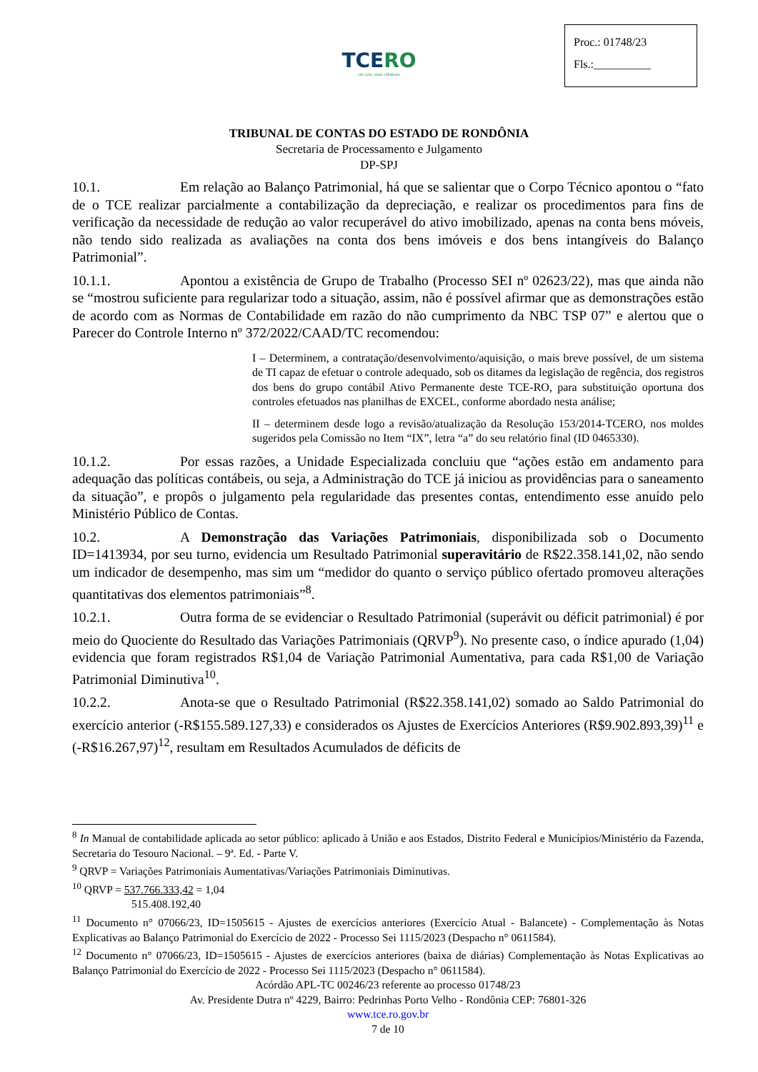Proc.: 01748/23
Fls.:__________
TCERO
em ação, mais cidadania
TRIBUNAL DE CONTAS DO ESTADO DE RONDÔNIA
Secretaria de Processamento e Julgamento
DP-SPJ
10.1. Em relação ao Balanço Patrimonial, há que se salientar que o Corpo Técnico apontou o “fato de o TCE realizar parcialmente a contabilização da depreciação, e realizar os procedimentos para fins de verificação da necessidade de redução ao valor recuperável do ativo imobilizado, apenas na conta bens móveis, não tendo sido realizada as avaliações na conta dos bens imóveis e dos bens intangíveis do Balanço Patrimonial”.
10.1.1. Apontou a existência de Grupo de Trabalho (Processo SEI nº 02623/22), mas que ainda não se “mostrou suficiente para regularizar todo a situação, assim, não é possível afirmar que as demonstrações estão de acordo com as Normas de Contabilidade em razão do não cumprimento da NBC TSP 07” e alertou que o Parecer do Controle Interno nº 372/2022/CAAD/TC recomendou:
I – Determinem, a contratação/desenvolvimento/aquisição, o mais breve possível, de um sistema de TI capaz de efetuar o controle adequado, sob os ditames da legislação de regência, dos registros dos bens do grupo contábil Ativo Permanente deste TCE-RO, para substituição oportuna dos controles efetuados nas planilhas de EXCEL, conforme abordado nesta análise;
II – determinem desde logo a revisão/atualização da Resolução 153/2014-TCERO, nos moldes sugeridos pela Comissão no Item “IX”, letra “a” do seu relatório final (ID 0465330).
10.1.2. Por essas razões, a Unidade Especializada concluiu que “ações estão em andamento para adequação das políticas contábeis, ou seja, a Administração do TCE já iniciou as providências para o saneamento da situação”, e propôs o julgamento pela regularidade das presentes contas, entendimento esse anuído pelo Ministério Público de Contas.
10.2. A Demonstração das Variações Patrimoniais, disponibilizada sob o Documento ID=1413934, por seu turno, evidencia um Resultado Patrimonial superavitário de R$22.358.141,02, não sendo um indicador de desempenho, mas sim um “medidor do quanto o serviço público ofertado promoveu alterações quantitativas dos elementos patrimoniais”<sup>8</sup>.
10.2.1. Outra forma de se evidenciar o Resultado Patrimonial (superávit ou déficit patrimonial) é por meio do Quociente do Resultado das Variações Patrimoniais (QRVP<sup>9</sup>). No presente caso, o índice apurado (1,04) evidencia que foram registrados R$1,04 de Variação Patrimonial Aumentativa, para cada R$1,00 de Variação Patrimonial Diminutiva<sup>10</sup>.
10.2.2. Anota-se que o Resultado Patrimonial (R$22.358.141,02) somado ao Saldo Patrimonial do exercício anterior (-R$155.589.127,33) e considerados os Ajustes de Exercícios Anteriores (R$9.902.893,39)<sup>11</sup> e (-R$16.267,97)<sup>12</sup>, resultam em Resultados Acumulados de déficits de
<sup>8</sup> In Manual de contabilidade aplicada ao setor público: aplicado à União e aos Estados, Distrito Federal e Municípios/Ministério da Fazenda, Secretaria do Tesouro Nacional. – 9ª. Ed. - Parte V.
<sup>9</sup> QRVP = Variações Patrimoniais Aumentativas/Variações Patrimoniais Diminutivas.
<sup>10</sup> QRVP = 537.766.333,42 = 1,04
515.408.192,40
<sup>11</sup> Documento n° 07066/23, ID=1505615 - Ajustes de exercícios anteriores (Exercício Atual - Balancete) - Complementação às Notas Explicativas ao Balanço Patrimonial do Exercício de 2022 - Processo Sei 1115/2023 (Despacho n° 0611584).
<sup>12</sup> Documento n° 07066/23, ID=1505615 - Ajustes de exercícios anteriores (baixa de diárias) Complementação às Notas Explicativas ao Balanço Patrimonial do Exercício de 2022 - Processo Sei 1115/2023 (Despacho n° 0611584).
Acórdão APL-TC 00246/23 referente ao processo 01748/23
Av. Presidente Dutra nº 4229, Bairro: Pedrinhas Porto Velho - Rondônia CEP: 76801-326
www.tce.ro.gov.br
7 de 10